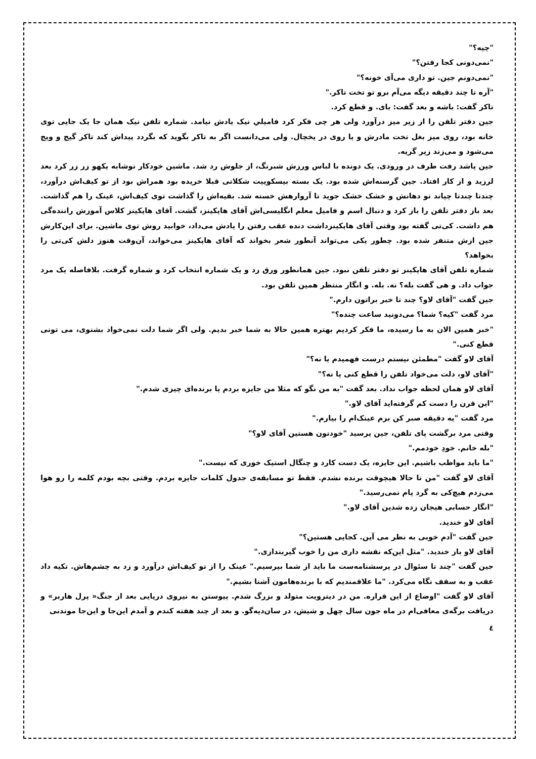"چیه؟"
"نمی‌دونی کجا رفتن؟"
"نمی‌دونم جین. تو داری می‌آی خونه؟"
"آره تا چند دقیقه دیگه می‌آم برو تو تخت تاکر."
تاکر گفت: باشه و بعد گفت: بای. و قطع کرد.
جین دفتر تلفن را از زیر میز درآورد ولی هر چی فکر کرد فامیلیِ نیک یادش نیامد. شماره تلفن نیک همان جا یک جایی توی خانه بود، روی میز بغل تخت مادرش و یا روی در یخچال. ولی می‌دانست اگر به تاکر بگوید که بگردد پیداش کند تاکر گیج و ویج می‌شود و می‌زند زیر گریه.
جین پاشد رفت طرف در ورودی. یک دونده با لباس ورزش شبرنگ، از جلوش رد شد. ماشین خودکار نوشابه یکهو زر زر کرد بعد لرزید و از کار افتاد. جین گرسنه‌اش شده بود. یک بسته بیسکوییت شکلاتی قبلا خریده بود همراش بود از تو کیف‌اش درآورد، چندتا چندتا چپاند تو دهانش و خشک خشک جوید تا آروارهش خسته شد. بقیه‌اش را گذاشت توی کیف‌اش، عینک را هم گذاشت. بعد باز دفتر تلفن را باز کرد و دنبال اسم و فامیل معلم انگلیسی‌اش آقای هاپکینز، گشت. آقای هاپکینز کلاس آموزش راننده‌گی هم داشت. کی‌تی گفته بود وقتی آقای هاپکینزداشت دنده عقب رفتن را یادش می‌داد، خوابید روش توی ماشین. برای این‌کارش جین ازش متنفر شده بود. چطور یکی می‌تواند آنطور شعر بخواند که آقای هاپکینز می‌خواند، آن‌وقت هنوز دلش کی‌تی را بخواهد؟
شماره تلفن آقای هاپکینز تو دفتر تلفن نبود. جین همانطور ورق زد و یک شماره انتخاب کرد و شماره گرفت. بلافاصله یک مرد جواب داد. و هی گفت بله؟ نه. بله. و انگار منتظر همین تلفن بود.
جین گفت "آقای لاو؟ چند تا خبر براتون دارم."
مرد گفت "کیه؟ شما؟ می‌دونید ساعت چنده؟"
"خبر همین الان به ما رسیده، ما فکر کردیم بهتره همین حالا به شما خبر بدیم. ولی اگر شما دلت نمی‌خواد بشنوی، می تونی قطع کنی."
آقای لاو گفت "مطمئن نیستم درست فهمیدم یا نه؟"
"آقای لاو، دلت می‌خواد تلفن را قطع کنی یا نه؟"
آقای لاو همان لحظه جواب نداد. بعد گفت "به من نگو که مثلا من جایزه بردم یا برنده‌ای چیزی شدم."
"این قرن را دست کم گرفته‌اید آقای لاو."
مرد گفت "یه دقیقه صبر کن برم عینک‌ام را بیارم."
وقتی مرد برگشت پای تلفن، جین پرسید "خودتون هستین آقای لاو؟"
"بله خانم. خودِ خودمم."
"ما باید مواظب باشیم. این جایزه، یک دست کارد و چنگال استیک خوری که نیست."
آقای لاو گفت "من تا حالا هیچوقت برنده نشدم. فقط تو مسابقه‌ی جدول کلمات جایزه بردم. وقتی بچه بودم کلمه را رو هوا می‌زدم هیچ‌کی به گرد پام نمی‌رسید."
"انگار حسابی هیجان زده شدین آقای لاو."
آقای لاو خندید.
جین گفت "آدم خوبی به نظر می آین. کجایی هستین؟"
آقای لاو باز خندید. "مثل این‌که نقشه داری من را خوب گیربندازی."
جین گفت "چند تا سئوال در پرسشنامه‌ست ما باید از شما بپرسیم." عینک را از تو کیف‌اش درآورد و زد به چشم‌هاش. تکیه داد عقب و به سقف نگاه می‌کرد. "ما علاقمندیم که با برنده‌هامون آشنا بشیم."
آقای لاو گفت "اوضاع از این قراره. من در دیترویت متولد و بزرگ شدم. پیوستن به نیروی دریایی بعد از جنگ« پرل هاربر» و دریافت برگه‌ی معافی‌ام در ماه جون سال چهل و شیش، در سان‌دیه‌گو. و بعد از چند هفته کندم و آمدم این‌جا و این‌جا موندنی
٤